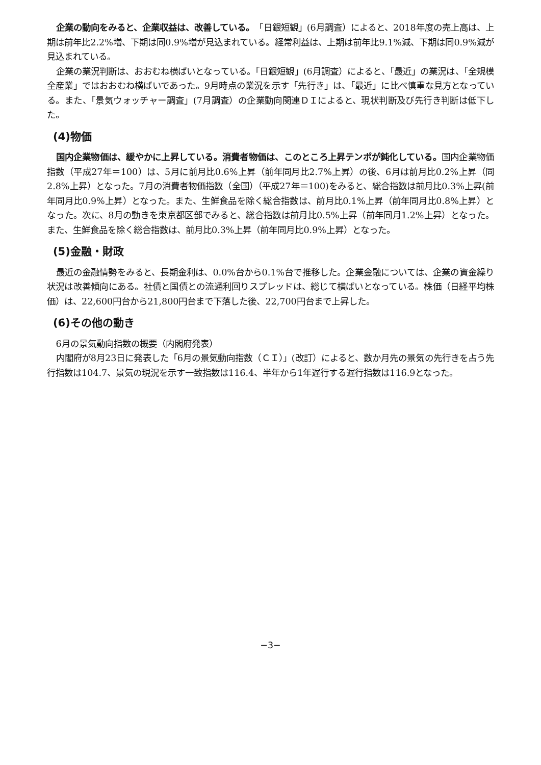企業の動向をみると、企業収益は、改善している。「日銀短観」(6月調査）によると、2018年度の売上高は、上期は前年比2.2%増、下期は同0.9%増が見込まれている。経常利益は、上期は前年比9.1%減、下期は同0.9%減が見込まれている。
企業の業況判断は、おおむね横ばいとなっている。「日銀短観」(6月調査）によると、「最近」の業況は、「全規模全産業」ではおおむね横ばいであった。9月時点の業況を示す「先行き」は、「最近」に比べ慎重な見方となっている。また、「景気ウォッチャー調査」(7月調査）の企業動向関連ＤＩによると、現状判断及び先行き判断は低下した。
(4)物価
国内企業物価は、緩やかに上昇している。消費者物価は、このところ上昇テンポが鈍化している。国内企業物価指数（平成27年＝100）は、5月に前月比0.6%上昇（前年同月比2.7%上昇）の後、6月は前月比0.2%上昇（同2.8%上昇）となった。7月の消費者物価指数（全国）（平成27年＝100)をみると、総合指数は前月比0.3%上昇(前年同月比0.9%上昇）となった。また、生鮮食品を除く総合指数は、前月比0.1%上昇（前年同月比0.8%上昇）となった。次に、8月の動きを東京都区部でみると、総合指数は前月比0.5%上昇（前年同月1.2%上昇）となった。また、生鮮食品を除く総合指数は、前月比0.3%上昇（前年同月比0.9%上昇）となった。
(5)金融・財政
最近の金融情勢をみると、長期金利は、0.0%台から0.1%台で推移した。企業金融については、企業の資金繰り状況は改善傾向にある。社債と国債との流通利回りスプレッドは、総じて横ばいとなっている。株価（日経平均株価）は、22,600円台から21,800円台まで下落した後、22,700円台まで上昇した。
(6)その他の動き
6月の景気動向指数の概要（内閣府発表）
内閣府が8月23日に発表した「6月の景気動向指数（ＣＩ）」(改訂）によると、数か月先の景気の先行きを占う先行指数は104.7、景気の現況を示す一致指数は116.4、半年から1年遅行する遅行指数は116.9となった。
−3−